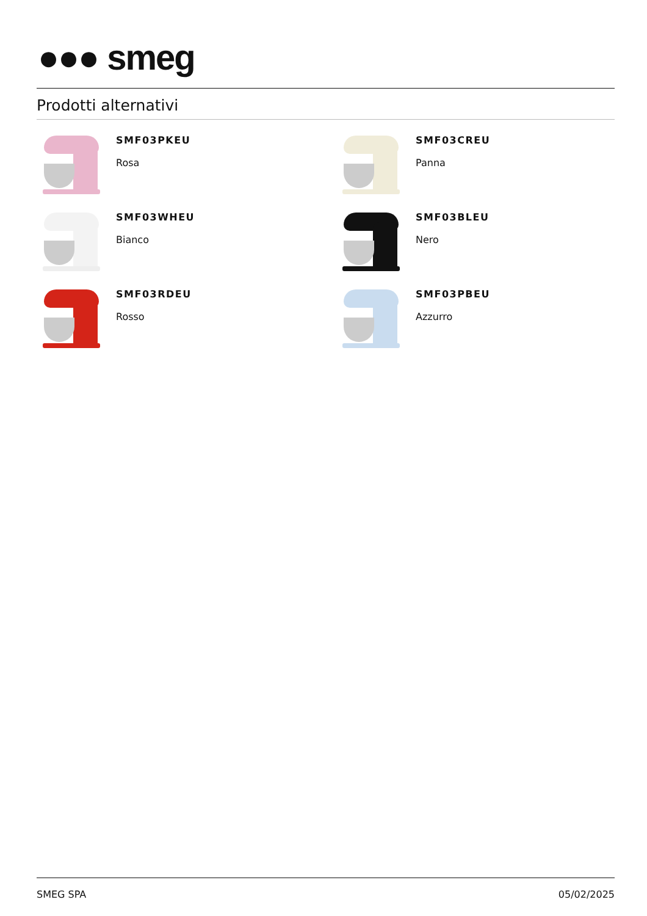●●● smeg
Prodotti alternativi
SMF03PKEU
Rosa
SMF03CREU
Panna
SMF03WHEU
Bianco
SMF03BLEU
Nero
SMF03RDEU
Rosso
SMF03PBEU
Azzurro
SMEG SPA 05/02/2025